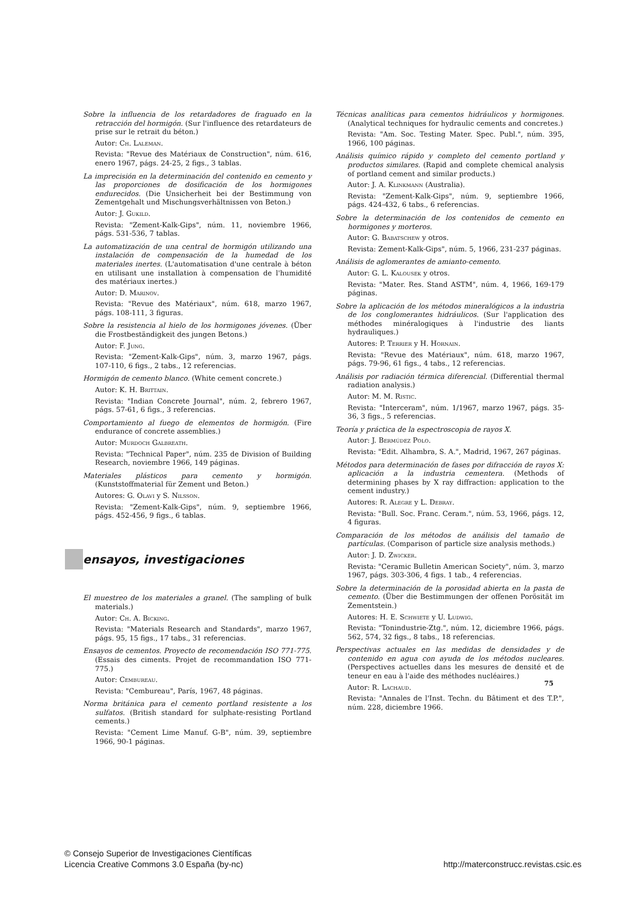Sobre la influencia de los retardadores de fraguado en la retracción del hormigón. (Sur l'influence des retardateurs de prise sur le retrait du béton.)
Autor: Ch. Laleman.
Revista: "Revue des Matériaux de Construction", núm. 616, enero 1967, págs. 24-25, 2 figs., 3 tablas.
La imprecisión en la determinación del contenido en cemento y las proporciones de dosificación de los hormigones endurecidos. (Die Unsicherheit bei der Bestimmung von Zementgehalt und Mischungsverhältnissen von Beton.)
Autor: J. Gukild.
Revista: "Zement-Kalk-Gips", núm. 11, noviembre 1966, págs. 531-536, 7 tablas.
La automatización de una central de hormigón utilizando una instalación de compensación de la humedad de los materiales inertes. (L'automatisation d'une centrale à béton en utilisant une installation à compensation de l'humidité des matériaux inertes.)
Autor: D. Marinov.
Revista: "Revue des Matériaux", núm. 618, marzo 1967, págs. 108-111, 3 figuras.
Sobre la resistencia al hielo de los hormigones jóvenes. (Über die Frostbeständigkeit des jungen Betons.)
Autor: F. Jung.
Revista: "Zement-Kalk-Gips", núm. 3, marzo 1967, págs. 107-110, 6 figs., 2 tabs., 12 referencias.
Hormigón de cemento blanco. (White cement concrete.)
Autor: K. H. Brittain.
Revista: "Indian Concrete Journal", núm. 2, febrero 1967, págs. 57-61, 6 figs., 3 referencias.
Comportamiento al fuego de elementos de hormigón. (Fire endurance of concrete assemblies.)
Autor: Murdoch Galbreath.
Revista: "Technical Paper", núm. 235 de Division of Building Research, noviembre 1966, 149 páginas.
Materiales plásticos para cemento y hormigón. (Kunststoffmaterial für Zement und Beton.)
Autores: G. Olavi y S. Nilsson.
Revista: "Zement-Kalk-Gips", núm. 9, septiembre 1966, págs. 452-456, 9 figs., 6 tablas.
ensayos, investigaciones
El muestreo de los materiales a granel. (The sampling of bulk materials.)
Autor: Ch. A. Bicking.
Revista: "Materials Research and Standards", marzo 1967, págs. 95, 15 figs., 17 tabs., 31 referencias.
Ensayos de cementos. Proyecto de recomendación ISO 771-775. (Essais des ciments. Projet de recommandation ISO 771-775.)
Autor: Cembureau.
Revista: "Cembureau", París, 1967, 48 páginas.
Norma británica para el cemento portland resistente a los sulfatos. (British standard for sulphate-resisting Portland cements.)
Revista: "Cement Lime Manuf. G-B", núm. 39, septiembre 1966, 90-1 páginas.
Técnicas analíticas para cementos hidráulicos y hormigones. (Analytical techniques for hydraulic cements and concretes.)
Revista: "Am. Soc. Testing Mater. Spec. Publ.", núm. 395, 1966, 100 páginas.
Análisis químico rápido y completo del cemento portland y productos similares. (Rapid and complete chemical analysis of portland cement and similar products.)
Autor: J. A. Klinkmann (Australia).
Revista: "Zement-Kalk-Gips", núm. 9, septiembre 1966, págs. 424-432, 6 tabs., 6 referencias.
Sobre la determinación de los contenidos de cemento en hormigones y morteros.
Autor: G. Babatschew y otros.
Revista: Zement-Kalk-Gips", núm. 5, 1966, 231-237 páginas.
Análisis de aglomerantes de amianto-cemento.
Autor: G. L. Kalousek y otros.
Revista: "Mater. Res. Stand ASTM", núm. 4, 1966, 169-179 páginas.
Sobre la aplicación de los métodos mineralógicos a la industria de los conglomerantes hidráulicos. (Sur l'application des méthodes minéralogiques à l'industrie des liants hydrauliques.)
Autores: P. Terrier y H. Hornain.
Revista: "Revue des Matériaux", núm. 618, marzo 1967, págs. 79-96, 61 figs., 4 tabs., 12 referencias.
Análisis por radiación térmica diferencial. (Differential thermal radiation analysis.)
Autor: M. M. Ristic.
Revista: "Interceram", núm. 1/1967, marzo 1967, págs. 35-36, 3 figs., 5 referencias.
Teoría y práctica de la espectroscopia de rayos X.
Autor: J. Bermúdez Polo.
Revista: "Edit. Alhambra, S. A.", Madrid, 1967, 267 páginas.
Métodos para determinación de fases por difracción de rayos X: aplicación a la industria cementera. (Methods of determining phases by X ray diffraction: application to the cement industry.)
Autores: R. Alegre y L. Debray.
Revista: "Bull. Soc. Franc. Ceram.", núm. 53, 1966, págs. 12, 4 figuras.
Comparación de los métodos de análisis del tamaño de partículas. (Comparison of particle size analysis methods.)
Autor: J. D. Zwicker.
Revista: "Ceramic Bulletin American Society", núm. 3, marzo 1967, págs. 303-306, 4 figs. 1 tab., 4 referencias.
Sobre la determinación de la porosidad abierta en la pasta de cemento. (Über die Bestimmungen der offenen Porösität im Zementstein.)
Autores: H. E. Schwiete y U. Ludwig.
Revista: "Tonindustrie-Ztg.", núm. 12, diciembre 1966, págs. 562, 574, 32 figs., 8 tabs., 18 referencias.
Perspectivas actuales en las medidas de densidades y de contenido en agua con ayuda de los métodos nucleares. (Perspectives actuelles dans les mesures de densité et de teneur en eau à l'aide des méthodes nucléaires.)
Autor: R. Lachaud.
Revista: "Annales de l'Inst. Techn. du Bâtiment et des T.P.", núm. 228, diciembre 1966.
75
© Consejo Superior de Investigaciones Científicas
Licencia Creative Commons 3.0 España (by-nc)
http://materconstrucc.revistas.csic.es